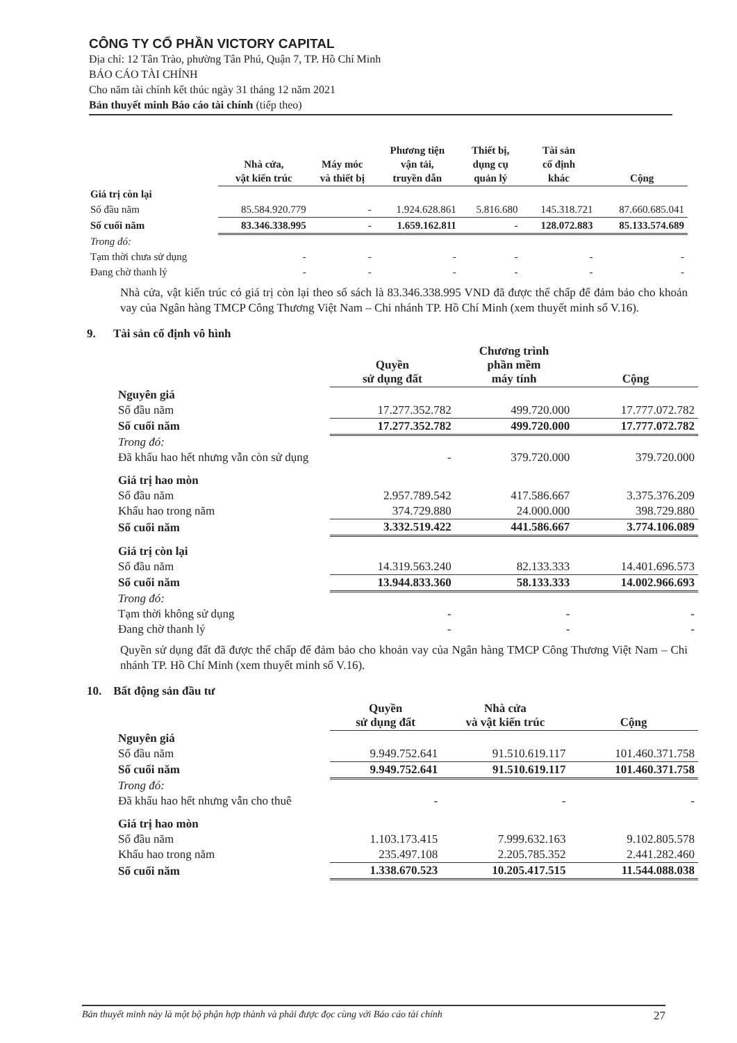CÔNG TY CỔ PHẦN VICTORY CAPITAL
Địa chỉ: 12 Tân Trào, phường Tân Phú, Quận 7, TP. Hồ Chí Minh
BÁO CÁO TÀI CHÍNH
Cho năm tài chính kết thúc ngày 31 tháng 12 năm 2021
Bản thuyết minh Báo cáo tài chính (tiếp theo)
| | Nhà cửa, vật kiến trúc | Máy móc và thiết bị | Phương tiện vận tải, truyền dẫn | Thiết bị, dụng cụ quản lý | Tài sản cố định khác | Cộng |
| Giá trị còn lại | | | | | | |
| Số đầu năm | 85.584.920.779 | - | 1.924.628.861 | 5.816.680 | 145.318.721 | 87.660.685.041 |
| Số cuối năm | 83.346.338.995 | - | 1.659.162.811 | - | 128.072.883 | 85.133.574.689 |
| Trong đó: | | | | | | |
| Tạm thời chưa sử dụng | - | - | - | - | - | - |
| Đang chờ thanh lý | - | - | - | - | - | - |
Nhà cửa, vật kiến trúc có giá trị còn lại theo số sách là 83.346.338.995 VND đã được thế chấp để đảm bảo cho khoản vay của Ngân hàng TMCP Công Thương Việt Nam – Chi nhánh TP. Hồ Chí Minh (xem thuyết minh số V.16).
9. Tài sản cố định vô hình
| | Quyền sử dụng đất | Chương trình phần mềm máy tính | Cộng |
| Nguyên giá | | | |
| Số đầu năm | 17.277.352.782 | 499.720.000 | 17.777.072.782 |
| Số cuối năm | 17.277.352.782 | 499.720.000 | 17.777.072.782 |
| Trong đó: | | | |
| Đã khấu hao hết nhưng vẫn còn sử dụng | - | 379.720.000 | 379.720.000 |
| Giá trị hao mòn | | | |
| Số đầu năm | 2.957.789.542 | 417.586.667 | 3.375.376.209 |
| Khấu hao trong năm | 374.729.880 | 24.000.000 | 398.729.880 |
| Số cuối năm | 3.332.519.422 | 441.586.667 | 3.774.106.089 |
| Giá trị còn lại | | | |
| Số đầu năm | 14.319.563.240 | 82.133.333 | 14.401.696.573 |
| Số cuối năm | 13.944.833.360 | 58.133.333 | 14.002.966.693 |
| Trong đó: | | | |
| Tạm thời không sử dụng | - | - | - |
| Đang chờ thanh lý | - | - | - |
Quyền sử dụng đất đã được thế chấp để đảm bảo cho khoản vay của Ngân hàng TMCP Công Thương Việt Nam – Chi nhánh TP. Hồ Chí Minh (xem thuyết minh số V.16).
10. Bất động sản đầu tư
| | Quyền sử dụng đất | Nhà cửa và vật kiến trúc | Cộng |
| Nguyên giá | | | |
| Số đầu năm | 9.949.752.641 | 91.510.619.117 | 101.460.371.758 |
| Số cuối năm | 9.949.752.641 | 91.510.619.117 | 101.460.371.758 |
| Trong đó: | | | |
| Đã khấu hao hết nhưng vẫn cho thuê | - | - | - |
| Giá trị hao mòn | | | |
| Số đầu năm | 1.103.173.415 | 7.999.632.163 | 9.102.805.578 |
| Khấu hao trong năm | 235.497.108 | 2.205.785.352 | 2.441.282.460 |
| Số cuối năm | 1.338.670.523 | 10.205.417.515 | 11.544.088.038 |
Bản thuyết minh này là một bộ phận hợp thành và phải được đọc cùng với Báo cáo tài chính 27